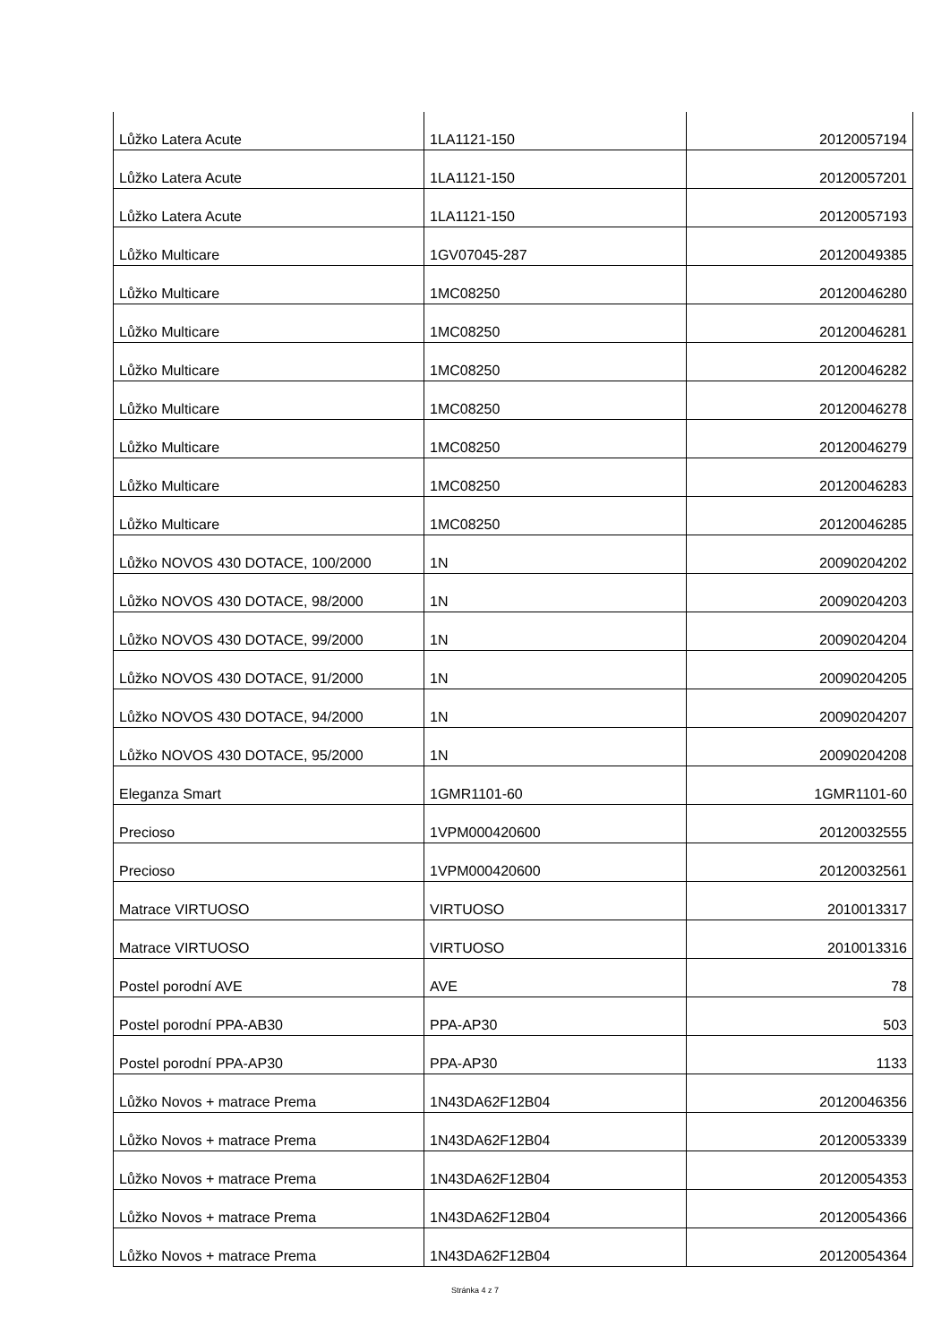| Lůžko Latera Acute | 1LA1121-150 | 20120057194 |
| Lůžko Latera Acute | 1LA1121-150 | 20120057201 |
| Lůžko Latera Acute | 1LA1121-150 | 20120057193 |
| Lůžko Multicare | 1GV07045-287 | 20120049385 |
| Lůžko Multicare | 1MC08250 | 20120046280 |
| Lůžko Multicare | 1MC08250 | 20120046281 |
| Lůžko Multicare | 1MC08250 | 20120046282 |
| Lůžko Multicare | 1MC08250 | 20120046278 |
| Lůžko Multicare | 1MC08250 | 20120046279 |
| Lůžko Multicare | 1MC08250 | 20120046283 |
| Lůžko Multicare | 1MC08250 | 20120046285 |
| Lůžko NOVOS 430 DOTACE, 100/2000 | 1N | 20090204202 |
| Lůžko NOVOS 430 DOTACE, 98/2000 | 1N | 20090204203 |
| Lůžko NOVOS 430 DOTACE, 99/2000 | 1N | 20090204204 |
| Lůžko NOVOS 430 DOTACE, 91/2000 | 1N | 20090204205 |
| Lůžko NOVOS 430 DOTACE, 94/2000 | 1N | 20090204207 |
| Lůžko NOVOS 430 DOTACE, 95/2000 | 1N | 20090204208 |
| Eleganza Smart | 1GMR1101-60 | 1GMR1101-60 |
| Precioso | 1VPM000420600 | 20120032555 |
| Precioso | 1VPM000420600 | 20120032561 |
| Matrace VIRTUOSO | VIRTUOSO | 2010013317 |
| Matrace VIRTUOSO | VIRTUOSO | 2010013316 |
| Postel porodní AVE | AVE | 78 |
| Postel porodní PPA-AB30 | PPA-AP30 | 503 |
| Postel porodní PPA-AP30 | PPA-AP30 | 1133 |
| Lůžko Novos + matrace Prema | 1N43DA62F12B04 | 20120046356 |
| Lůžko Novos + matrace Prema | 1N43DA62F12B04 | 20120053339 |
| Lůžko Novos + matrace Prema | 1N43DA62F12B04 | 20120054353 |
| Lůžko Novos + matrace Prema | 1N43DA62F12B04 | 20120054366 |
| Lůžko Novos + matrace Prema | 1N43DA62F12B04 | 20120054364 |
Stránka 4 z 7